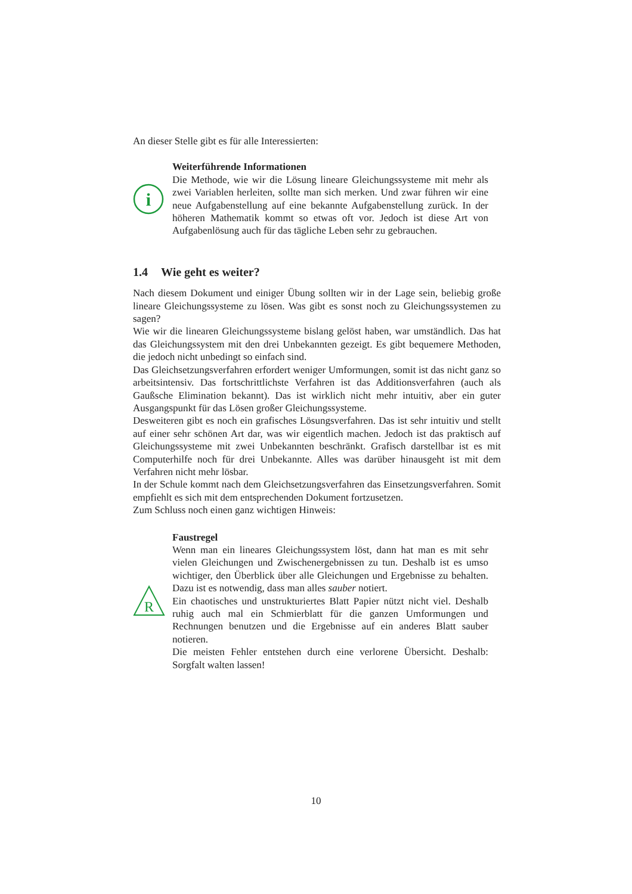An dieser Stelle gibt es für alle Interessierten:
i
Weiterführende Informationen
Die Methode, wie wir die Lösung lineare Gleichungssysteme mit mehr als zwei Variablen herleiten, sollte man sich merken. Und zwar führen wir eine neue Aufgabenstellung auf eine bekannte Aufgabenstellung zurück. In der höheren Mathematik kommt so etwas oft vor. Jedoch ist diese Art von Aufgabenlösung auch für das tägliche Leben sehr zu gebrauchen.
1.4 Wie geht es weiter?
Nach diesem Dokument und einiger Übung sollten wir in der Lage sein, beliebig große lineare Gleichungssysteme zu lösen. Was gibt es sonst noch zu Gleichungssystemen zu sagen?
Wie wir die linearen Gleichungssysteme bislang gelöst haben, war umständlich. Das hat das Gleichungssystem mit den drei Unbekannten gezeigt. Es gibt bequemere Methoden, die jedoch nicht unbedingt so einfach sind.
Das Gleichsetzungsverfahren erfordert weniger Umformungen, somit ist das nicht ganz so arbeitsintensiv. Das fortschrittlichste Verfahren ist das Additionsverfahren (auch als Gaußsche Elimination bekannt). Das ist wirklich nicht mehr intuitiv, aber ein guter Ausgangspunkt für das Lösen großer Gleichungssysteme.
Desweiteren gibt es noch ein grafisches Lösungsverfahren. Das ist sehr intuitiv und stellt auf einer sehr schönen Art dar, was wir eigentlich machen. Jedoch ist das praktisch auf Gleichungssysteme mit zwei Unbekannten beschränkt. Grafisch darstellbar ist es mit Computerhilfe noch für drei Unbekannte. Alles was darüber hinausgeht ist mit dem Verfahren nicht mehr lösbar.
In der Schule kommt nach dem Gleichsetzungsverfahren das Einsetzungsverfahren. Somit empfiehlt es sich mit dem entsprechenden Dokument fortzusetzen.
Zum Schluss noch einen ganz wichtigen Hinweis:
R
Faustregel
Wenn man ein lineares Gleichungssystem löst, dann hat man es mit sehr vielen Gleichungen und Zwischenergebnissen zu tun. Deshalb ist es umso wichtiger, den Überblick über alle Gleichungen und Ergebnisse zu behalten. Dazu ist es notwendig, dass man alles sauber notiert.
Ein chaotisches und unstrukturiertes Blatt Papier nützt nicht viel. Deshalb ruhig auch mal ein Schmierblatt für die ganzen Umformungen und Rechnungen benutzen und die Ergebnisse auf ein anderes Blatt sauber notieren.
Die meisten Fehler entstehen durch eine verlorene Übersicht. Deshalb: Sorgfalt walten lassen!
10